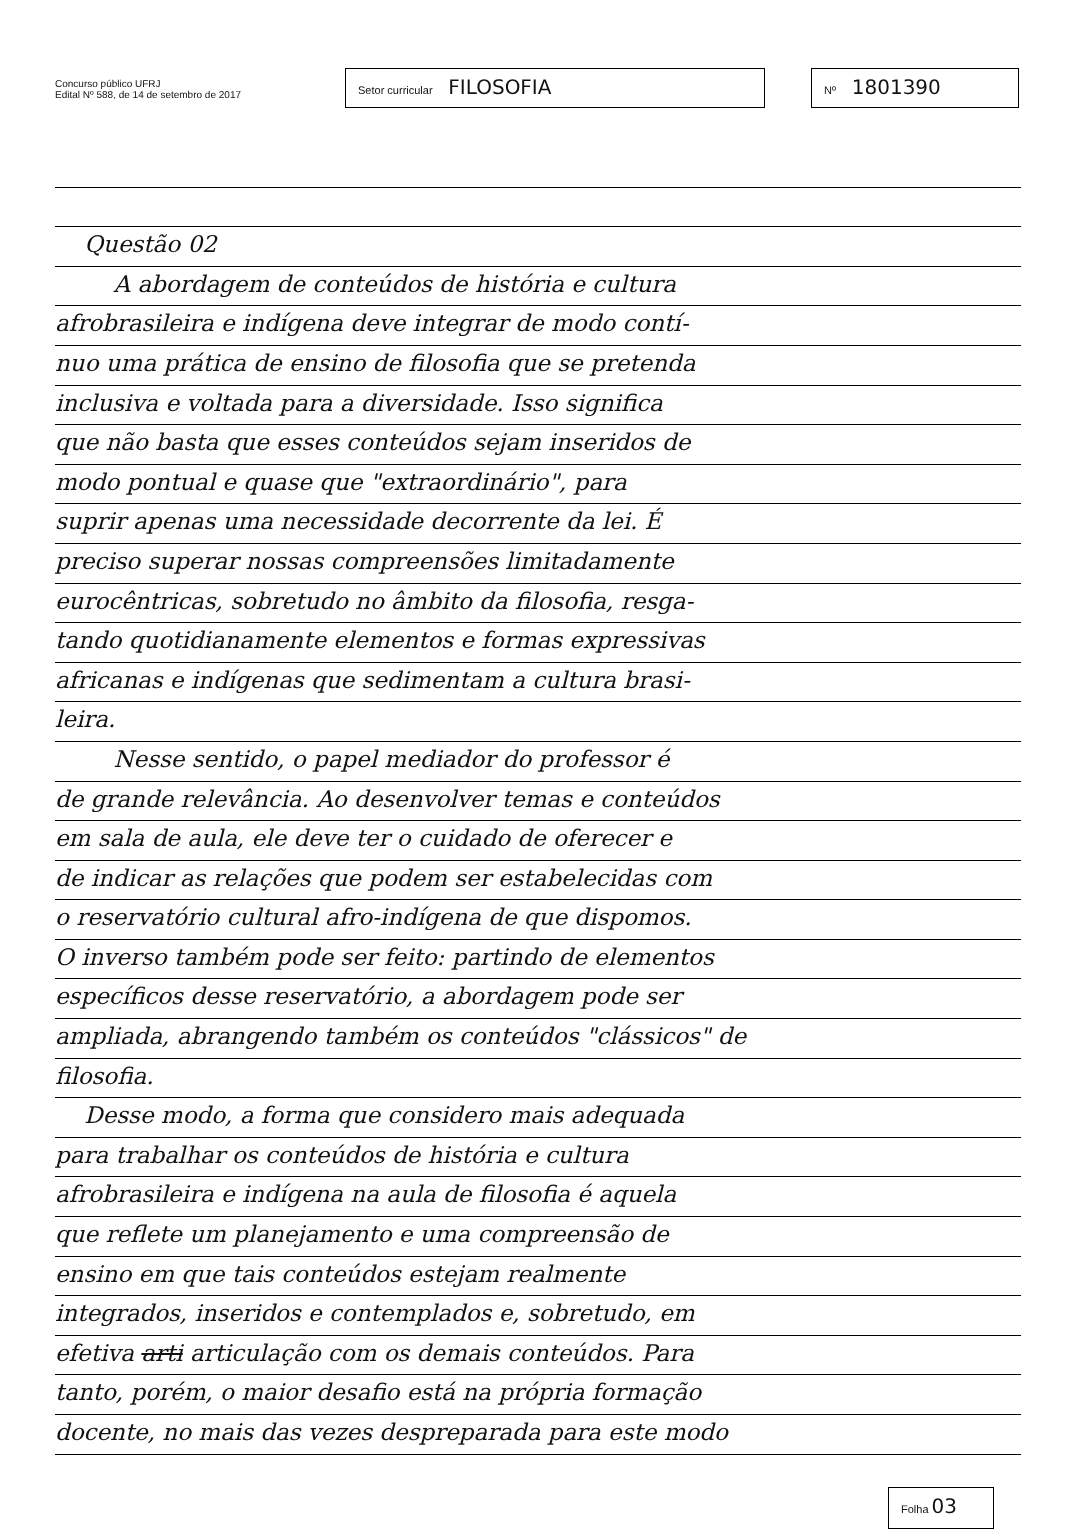Concurso público UFRJ
Edital Nº 588, de 14 de setembro de 2017
Setor curricular FILOSOFIA
Nº 1801390
Questão 02
A abordagem de conteúdos de história e cultura
afrobrasileira e indígena deve integrar de modo contí-
nuo uma prática de ensino de filosofia que se pretenda
inclusiva e voltada para a diversidade. Isso significa
que não basta que esses conteúdos sejam inseridos de
modo pontual e quase que "extraordinário", para
suprir apenas uma necessidade decorrente da lei. É
preciso superar nossas compreensões limitadamente
eurocêntricas, sobretudo no âmbito da filosofia, resga-
tando quotidianamente elementos e formas expressivas
africanas e indígenas que sedimentam a cultura brasi-
leira.
Nesse sentido, o papel mediador do professor é
de grande relevância. Ao desenvolver temas e conteúdos
em sala de aula, ele deve ter o cuidado de oferecer e
de indicar as relações que podem ser estabelecidas com
o reservatório cultural afro-indígena de que dispomos.
O inverso também pode ser feito: partindo de elementos
específicos desse reservatório, a abordagem pode ser
ampliada, abrangendo também os conteúdos "clássicos" de
filosofia.
Desse modo, a forma que considero mais adequada
para trabalhar os conteúdos de história e cultura
afrobrasileira e indígena na aula de filosofia é aquela
que reflete um planejamento e uma compreensão de
ensino em que tais conteúdos estejam realmente
integrados, inseridos e contemplados e, sobretudo, em
efetiva arti articulação com os demais conteúdos. Para
tanto, porém, o maior desafio está na própria formação
docente, no mais das vezes despreparada para este modo
Folha 03